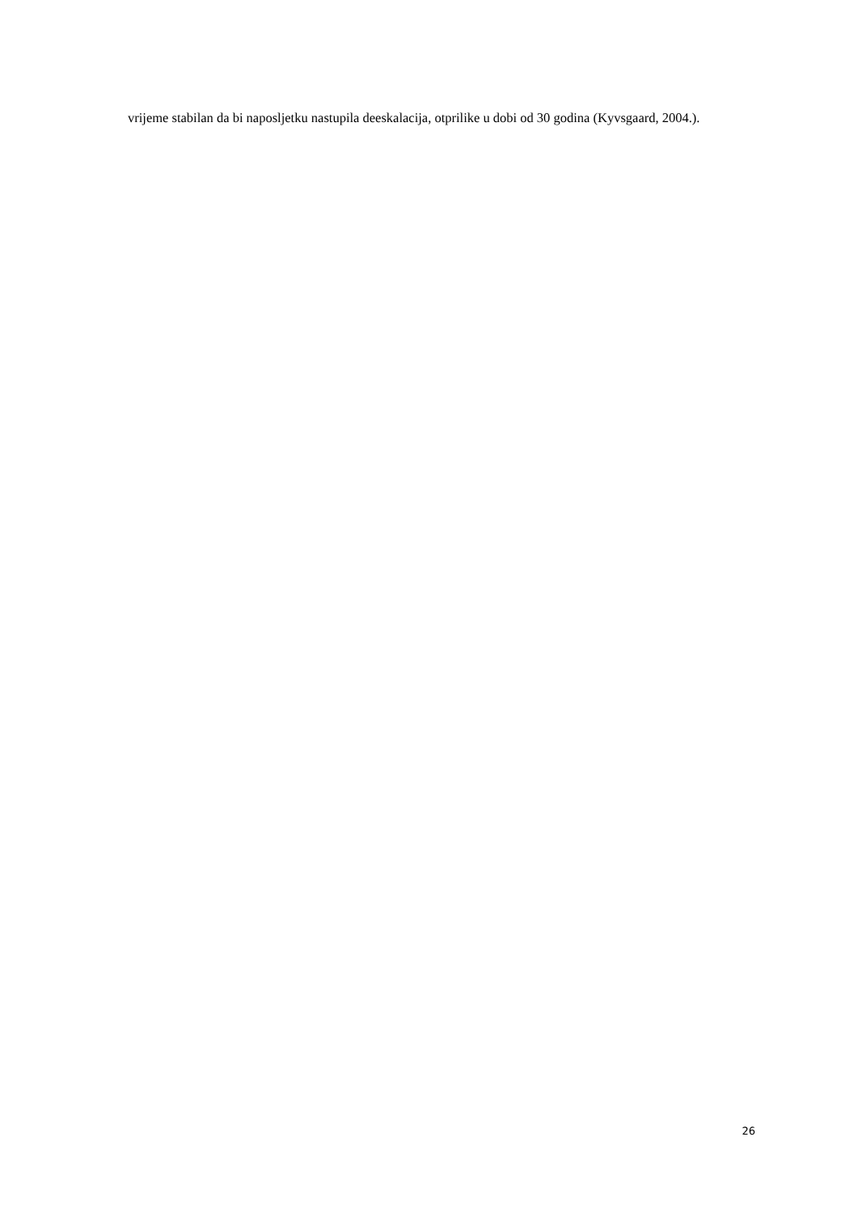vrijeme stabilan da bi naposljetku nastupila deeskalacija, otprilike u dobi od 30 godina (Kyvsgaard, 2004.).
26